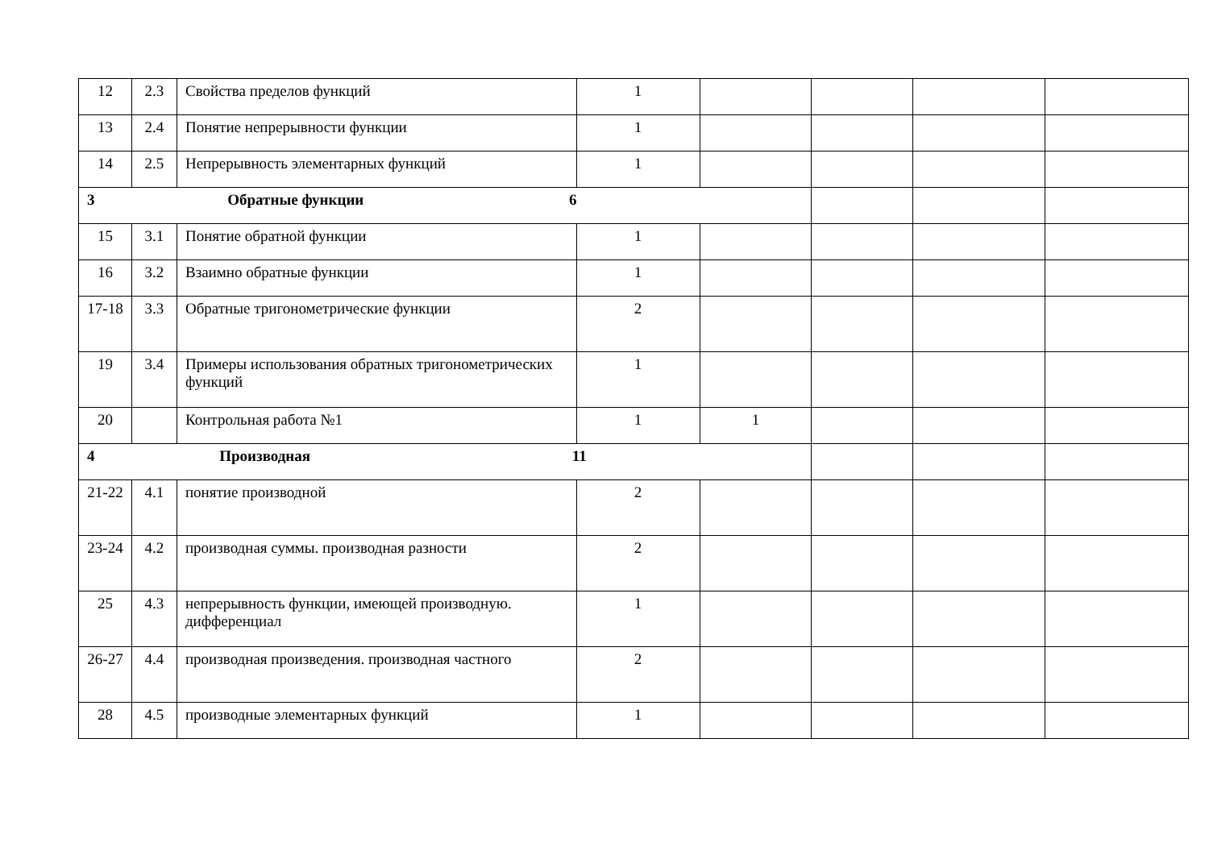| 12 | 2.3 | Свойства пределов функций | 1 | | | | |
| 13 | 2.4 | Понятие непрерывности функции | 1 | | | | |
| 14 | 2.5 | Непрерывность элементарных функций | 1 | | | | |
| 3 Обратные функции 6 | | | | | | | |
| 15 | 3.1 | Понятие обратной функции | 1 | | | | |
| 16 | 3.2 | Взаимно обратные функции | 1 | | | | |
| 17-18 | 3.3 | Обратные тригонометрические функции | 2 | | | | |
| 19 | 3.4 | Примеры использования обратных тригонометрических функций | 1 | | | | |
| 20 | | Контрольная работа №1 | 1 | 1 | | | |
| 4 Производная 11 | | | | | | | |
| 21-22 | 4.1 | понятие производной | 2 | | | | |
| 23-24 | 4.2 | производная суммы. производная разности | 2 | | | | |
| 25 | 4.3 | непрерывность функции, имеющей производную. дифференциал | 1 | | | | |
| 26-27 | 4.4 | производная произведения. производная частного | 2 | | | | |
| 28 | 4.5 | производные элементарных функций | 1 | | | | |